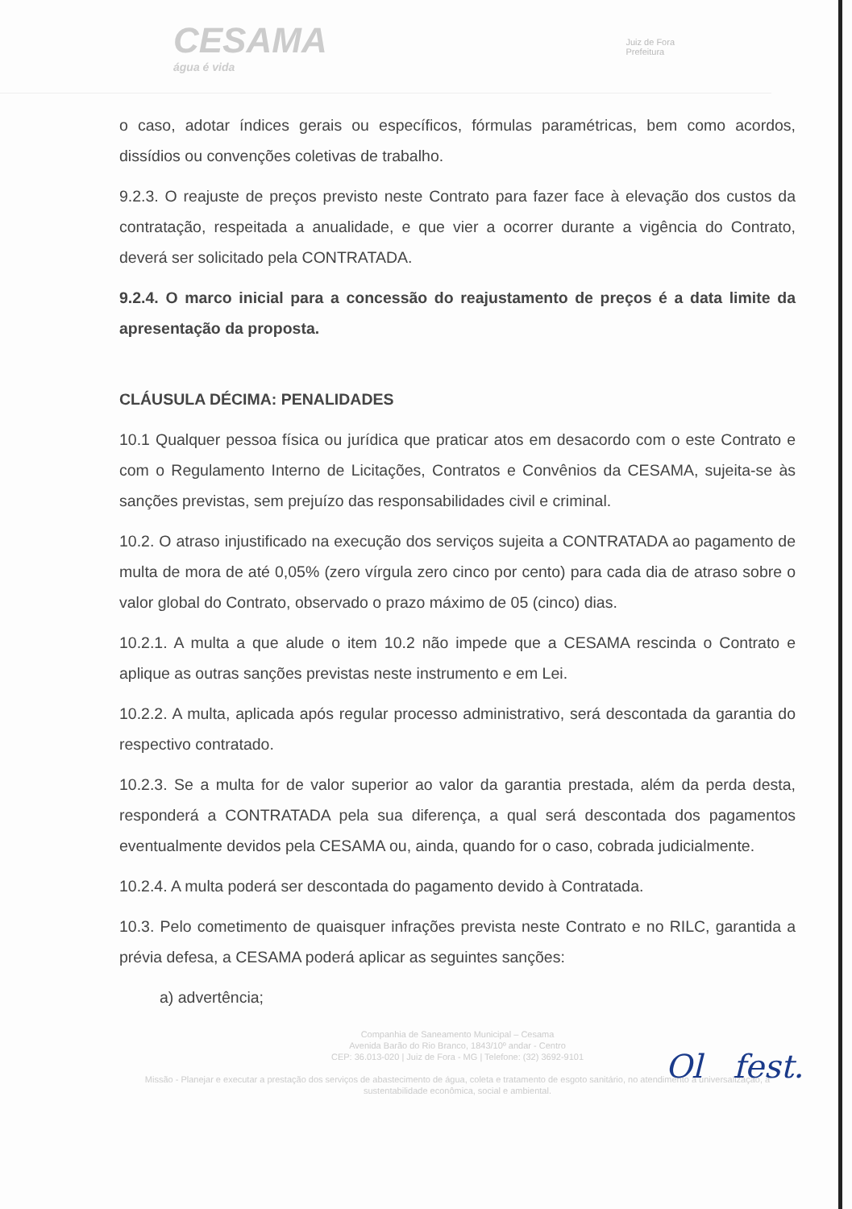CESAMA
água é vida
Juiz de Fora
Prefeitura
o caso, adotar índices gerais ou específicos, fórmulas paramétricas, bem como acordos, dissídios ou convenções coletivas de trabalho.
9.2.3. O reajuste de preços previsto neste Contrato para fazer face à elevação dos custos da contratação, respeitada a anualidade, e que vier a ocorrer durante a vigência do Contrato, deverá ser solicitado pela CONTRATADA.
9.2.4. O marco inicial para a concessão do reajustamento de preços é a data limite da apresentação da proposta.
CLÁUSULA DÉCIMA: PENALIDADES
10.1 Qualquer pessoa física ou jurídica que praticar atos em desacordo com o este Contrato e com o Regulamento Interno de Licitações, Contratos e Convênios da CESAMA, sujeita-se às sanções previstas, sem prejuízo das responsabilidades civil e criminal.
10.2. O atraso injustificado na execução dos serviços sujeita a CONTRATADA ao pagamento de multa de mora de até 0,05% (zero vírgula zero cinco por cento) para cada dia de atraso sobre o valor global do Contrato, observado o prazo máximo de 05 (cinco) dias.
10.2.1. A multa a que alude o item 10.2 não impede que a CESAMA rescinda o Contrato e aplique as outras sanções previstas neste instrumento e em Lei.
10.2.2. A multa, aplicada após regular processo administrativo, será descontada da garantia do respectivo contratado.
10.2.3. Se a multa for de valor superior ao valor da garantia prestada, além da perda desta, responderá a CONTRATADA pela sua diferença, a qual será descontada dos pagamentos eventualmente devidos pela CESAMA ou, ainda, quando for o caso, cobrada judicialmente.
10.2.4. A multa poderá ser descontada do pagamento devido à Contratada.
10.3. Pelo cometimento de quaisquer infrações prevista neste Contrato e no RILC, garantida a prévia defesa, a CESAMA poderá aplicar as seguintes sanções:
a) advertência;
Companhia de Saneamento Municipal – Cesama
Avenida Barão do Rio Branco, 1843/10º andar - Centro
CEP: 36.013-020 | Juiz de Fora - MG | Telefone: (32) 3692-9101
Missão - Planejar e executar a prestação dos serviços de abastecimento de água, coleta e tratamento de esgoto sanitário, no atendimento à universalização, à sustentabilidade econômica, social e ambiental.
Ol fest.